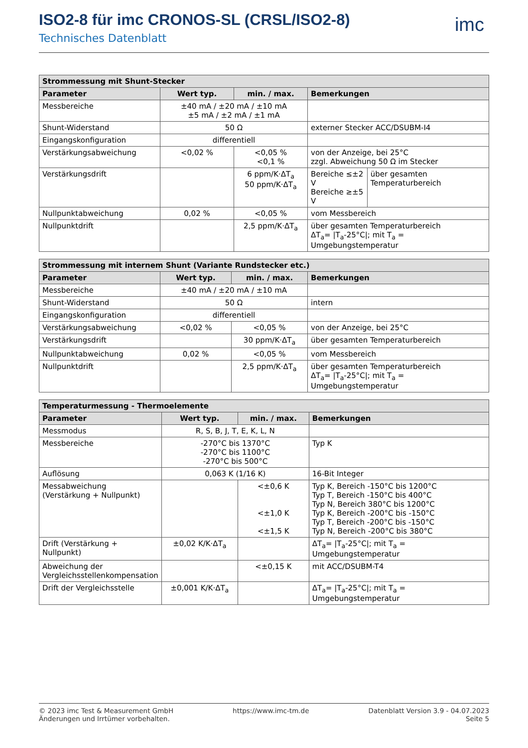ISO2-8 für imc CRONOS-SL (CRSL/ISO2-8)
Technisches Datenblatt
imc
| Strommessung mit Shunt-Stecker | | | | |
| --- | --- | --- | --- | --- |
| Parameter | Wert typ. | min. / max. | Bemerkungen | |
| Messbereiche | ±40 mA / ±20 mA / ±10 mA ±5 mA / ±2 mA / ±1 mA | | | |
| Shunt-Widerstand | 50 Ω | | externer Stecker ACC/DSUBM-I4 | |
| Eingangskonfiguration | differentiell | | | |
| Verstärkungsabweichung | <0,02 % | <0,05 % <0,1 % | von der Anzeige, bei 25°C zzgl. Abweichung 50 Ω im Stecker | |
| Verstärkungsdrift | | 6 ppm/K·ΔT<sub>a</sub> 50 ppm/K·ΔT<sub>a</sub> | Bereiche ≤±2 V Bereiche ≥±5 V | über gesamten Temperaturbereich |
| Nullpunktabweichung | 0,02 % | <0,05 % | vom Messbereich | |
| Nullpunktdrift | | 2,5 ppm/K·ΔT<sub>a</sub> | über gesamten Temperaturbereich ΔT<sub>a</sub>= /T<sub>a</sub>-25°C/; mit T<sub>a</sub> = Umgebungstemperatur | |
| Strommessung mit internem Shunt (Variante Rundstecker etc.) | | | |
| --- | --- | --- | --- |
| Parameter | Wert typ. | min. / max. | Bemerkungen |
| Messbereiche | ±40 mA / ±20 mA / ±10 mA | | |
| Shunt-Widerstand | 50 Ω | | intern |
| Eingangskonfiguration | differentiell | | |
| Verstärkungsabweichung | <0,02 % | <0,05 % | von der Anzeige, bei 25°C |
| Verstärkungsdrift | | 30 ppm/K·ΔT<sub>a</sub> | über gesamten Temperaturbereich |
| Nullpunktabweichung | 0,02 % | <0,05 % | vom Messbereich |
| Nullpunktdrift | | 2,5 ppm/K·ΔT<sub>a</sub> | über gesamten Temperaturbereich ΔT<sub>a</sub>= /T<sub>a</sub>-25°C/; mit T<sub>a</sub> = Umgebungstemperatur |
| Temperaturmessung - Thermoelemente | | | |
| --- | --- | --- | --- |
| Parameter | Wert typ. | min. / max. | Bemerkungen |
| Messmodus | R, S, B, J, T, E, K, L, N | | |
| Messbereiche | -270°C bis 1370°C -270°C bis 1100°C -270°C bis 500°C | | Typ K |
| Auflösung | 0,063 K (1/16 K) | | 16-Bit Integer |
| Messabweichung (Verstärkung + Nullpunkt) | | <±0,6 K <±1,0 K <±1,5 K | Typ K, Bereich -150°C bis 1200°C Typ T, Bereich -150°C bis 400°C Typ N, Bereich 380°C bis 1200°C Typ K, Bereich -200°C bis -150°C Typ T, Bereich -200°C bis -150°C Typ N, Bereich -200°C bis 380°C |
| Drift (Verstärkung + Nullpunkt) | ±0,02 K/K·ΔT<sub>a</sub> | | ΔT<sub>a</sub>= /T<sub>a</sub>-25°C/; mit T<sub>a</sub> = Umgebungstemperatur |
| Abweichung der Vergleichsstellenkompensation | | <±0,15 K | mit ACC/DSUBM-T4 |
| Drift der Vergleichsstelle | ±0,001 K/K·ΔT<sub>a</sub> | | ΔT<sub>a</sub>= /T<sub>a</sub>-25°C/; mit T<sub>a</sub> = Umgebungstemperatur |
© 2023 imc Test & Measurement GmbH
Änderungen und Irrtümer vorbehalten.
https://www.imc-tm.de Datenblatt Version 3.9 - 04.07.2023
Seite 5